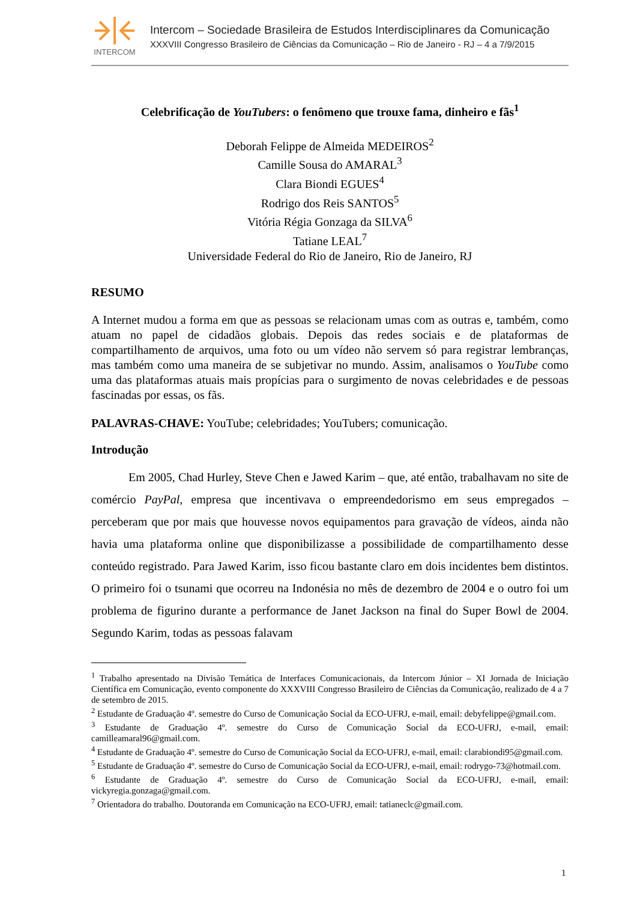INTERCOM
Intercom – Sociedade Brasileira de Estudos Interdisciplinares da Comunicação
XXXVIII Congresso Brasileiro de Ciências da Comunicação – Rio de Janeiro - RJ – 4 a 7/9/2015
Celebrificação de YouTubers: o fenômeno que trouxe fama, dinheiro e fãs<sup>1</sup>
Deborah Felippe de Almeida MEDEIROS<sup>2</sup>
Camille Sousa do AMARAL<sup>3</sup>
Clara Biondi EGUES<sup>4</sup>
Rodrigo dos Reis SANTOS<sup>5</sup>
Vitória Régia Gonzaga da SILVA<sup>6</sup>
Tatiane LEAL<sup>7</sup>
Universidade Federal do Rio de Janeiro, Rio de Janeiro, RJ
RESUMO
A Internet mudou a forma em que as pessoas se relacionam umas com as outras e, também, como atuam no papel de cidadãos globais. Depois das redes sociais e de plataformas de compartilhamento de arquivos, uma foto ou um vídeo não servem só para registrar lembranças, mas também como uma maneira de se subjetivar no mundo. Assim, analisamos o YouTube como uma das plataformas atuais mais propícias para o surgimento de novas celebridades e de pessoas fascinadas por essas, os fãs.
PALAVRAS-CHAVE: YouTube; celebridades; YouTubers; comunicação.
Introdução
Em 2005, Chad Hurley, Steve Chen e Jawed Karim – que, até então, trabalhavam no site de comércio PayPal, empresa que incentivava o empreendedorismo em seus empregados – perceberam que por mais que houvesse novos equipamentos para gravação de vídeos, ainda não havia uma plataforma online que disponibilizasse a possibilidade de compartilhamento desse conteúdo registrado. Para Jawed Karim, isso ficou bastante claro em dois incidentes bem distintos. O primeiro foi o tsunami que ocorreu na Indonésia no mês de dezembro de 2004 e o outro foi um problema de figurino durante a performance de Janet Jackson na final do Super Bowl de 2004. Segundo Karim, todas as pessoas falavam
<sup>1</sup> Trabalho apresentado na Divisão Temática de Interfaces Comunicacionais, da Intercom Júnior – XI Jornada de Iniciação Científica em Comunicação, evento componente do XXXVIII Congresso Brasileiro de Ciências da Comunicação, realizado de 4 a 7 de setembro de 2015.
<sup>2</sup> Estudante de Graduação 4º. semestre do Curso de Comunicação Social da ECO-UFRJ, e-mail, email: debyfelippe@gmail.com.
<sup>3</sup> Estudante de Graduação 4º. semestre do Curso de Comunicação Social da ECO-UFRJ, e-mail, email: camilleamaral96@gmail.com.
<sup>4</sup> Estudante de Graduação 4º. semestre do Curso de Comunicação Social da ECO-UFRJ, e-mail, email: clarabiondi95@gmail.com.
<sup>5</sup> Estudante de Graduação 4º. semestre do Curso de Comunicação Social da ECO-UFRJ, e-mail, email: rodrygo-73@hotmail.com.
<sup>6</sup> Estudante de Graduação 4º. semestre do Curso de Comunicação Social da ECO-UFRJ, e-mail, email: vickyregia.gonzaga@gmail.com.
<sup>7</sup> Orientadora do trabalho. Doutoranda em Comunicação na ECO-UFRJ, email: tatianeclc@gmail.com.
1